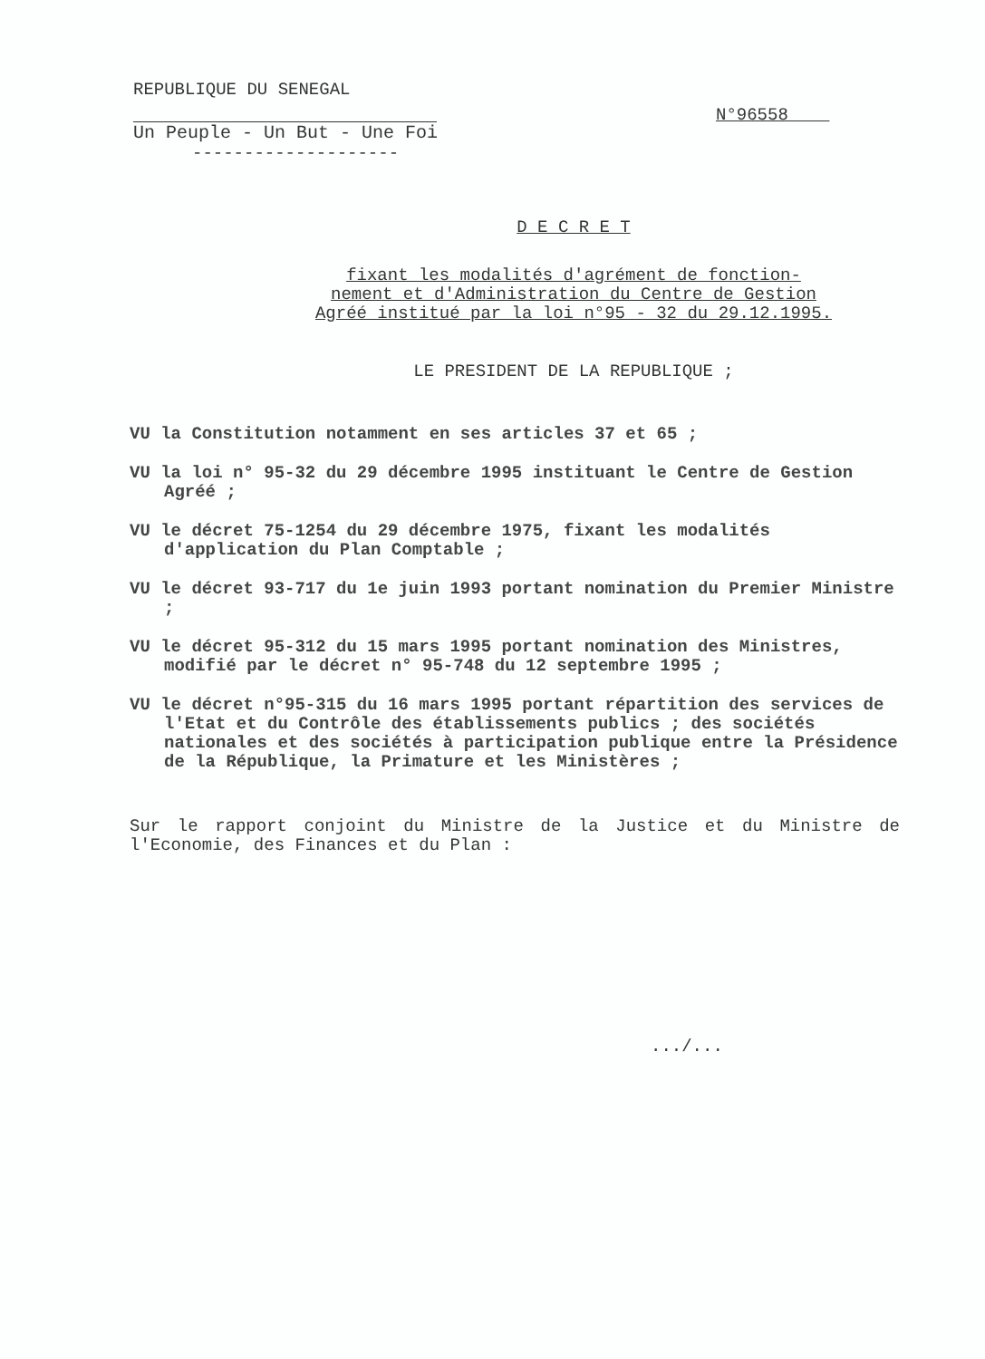REPUBLIQUE DU SENEGAL
Un Peuple - Un But - Une Foi
--------------------
N°96558
D E C R E T
fixant les modalités d'agrément de fonction-
nement et d'Administration du Centre de Gestion
Agréé institué par la loi n°95 - 32 du 29.12.1995.
LE PRESIDENT DE LA REPUBLIQUE ;
VU la Constitution notamment en ses articles 37 et 65 ;
VU la loi n° 95-32 du 29 décembre 1995 instituant le Centre de Gestion Agréé ;
VU le décret 75-1254 du 29 décembre 1975, fixant les modalités d'application du Plan Comptable ;
VU le décret 93-717 du 1e juin 1993 portant nomination du Premier Ministre ;
VU le décret 95-312 du 15 mars 1995 portant nomination des Ministres, modifié par le décret n° 95-748 du 12 septembre 1995 ;
VU le décret n°95-315 du 16 mars 1995 portant répartition des services de l'Etat et du Contrôle des établissements publics ; des sociétés nationales et des sociétés à participation publique entre la Présidence de la République, la Primature et les Ministères ;
Sur le rapport conjoint du Ministre de la Justice et du Ministre de l'Economie, des Finances et du Plan :
.../...